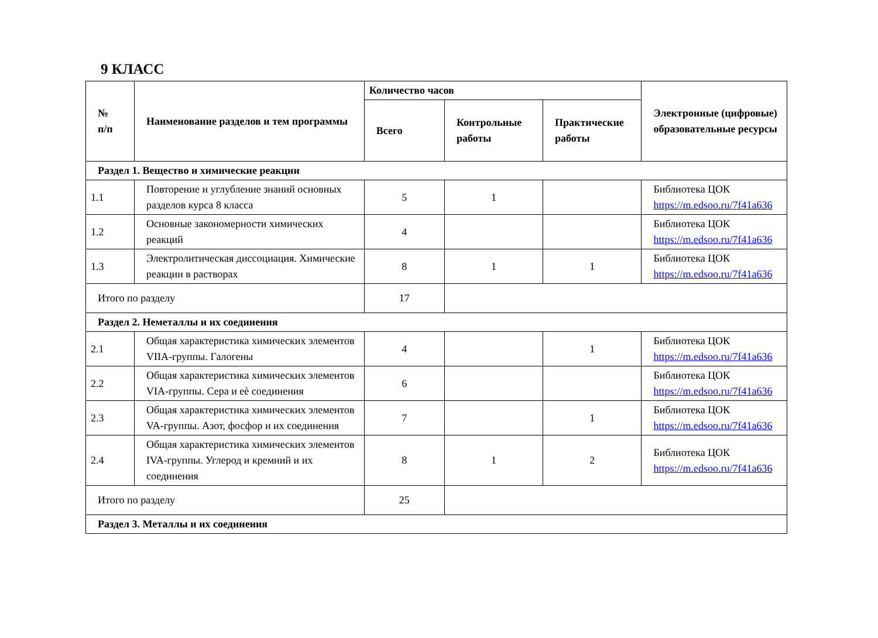9 КЛАСС
| № п/п | Наименование разделов и тем программы | Количество часов | | | Электронные (цифровые) образовательные ресурсы |
| --- | --- | --- | --- | --- | --- |
| | | Всего | Контрольные работы | Практические работы | |
| Раздел 1. Вещество и химические реакции | | | | | |
| 1.1 | Повторение и углубление знаний основных разделов курса 8 класса | 5 | 1 | | Библиотека ЦОК https://m.edsoo.ru/7f41a636 |
| 1.2 | Основные закономерности химических реакций | 4 | | | Библиотека ЦОК https://m.edsoo.ru/7f41a636 |
| 1.3 | Электролитическая диссоциация. Химические реакции в растворах | 8 | 1 | 1 | Библиотека ЦОК https://m.edsoo.ru/7f41a636 |
| Итого по разделу | | 17 | | | |
| Раздел 2. Неметаллы и их соединения | | | | | |
| 2.1 | Общая характеристика химических элементов VIIA-группы. Галогены | 4 | | 1 | Библиотека ЦОК https://m.edsoo.ru/7f41a636 |
| 2.2 | Общая характеристика химических элементов VIA-группы. Сера и еѐ соединения | 6 | | | Библиотека ЦОК https://m.edsoo.ru/7f41a636 |
| 2.3 | Общая характеристика химических элементов VA-группы. Азот, фосфор и их соединения | 7 | | 1 | Библиотека ЦОК https://m.edsoo.ru/7f41a636 |
| 2.4 | Общая характеристика химических элементов IVA-группы. Углерод и кремний и их соединения | 8 | 1 | 2 | Библиотека ЦОК https://m.edsoo.ru/7f41a636 |
| Итого по разделу | | 25 | | | |
| Раздел 3. Металлы и их соединения | | | | | |